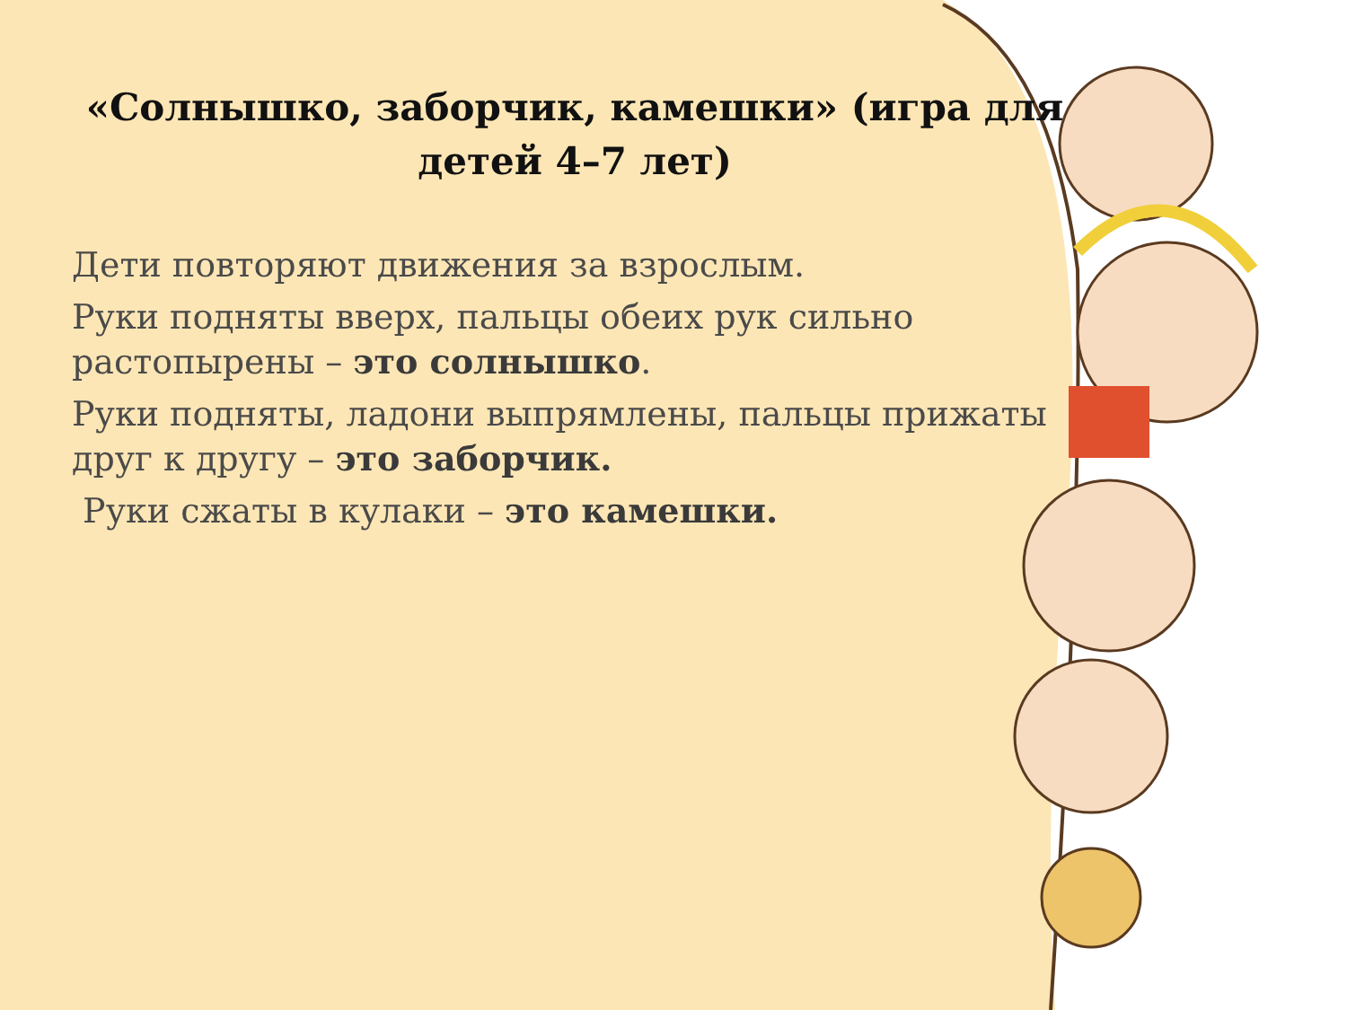«Солнышко, заборчик, камешки» (игра для детей 4–7 лет)
Дети повторяют движения за взрослым.
Руки подняты вверх, пальцы обеих рук сильно растопырены – это солнышко.
Руки подняты, ладони выпрямлены, пальцы прижаты друг к другу – это заборчик.
Руки сжаты в кулаки – это камешки.